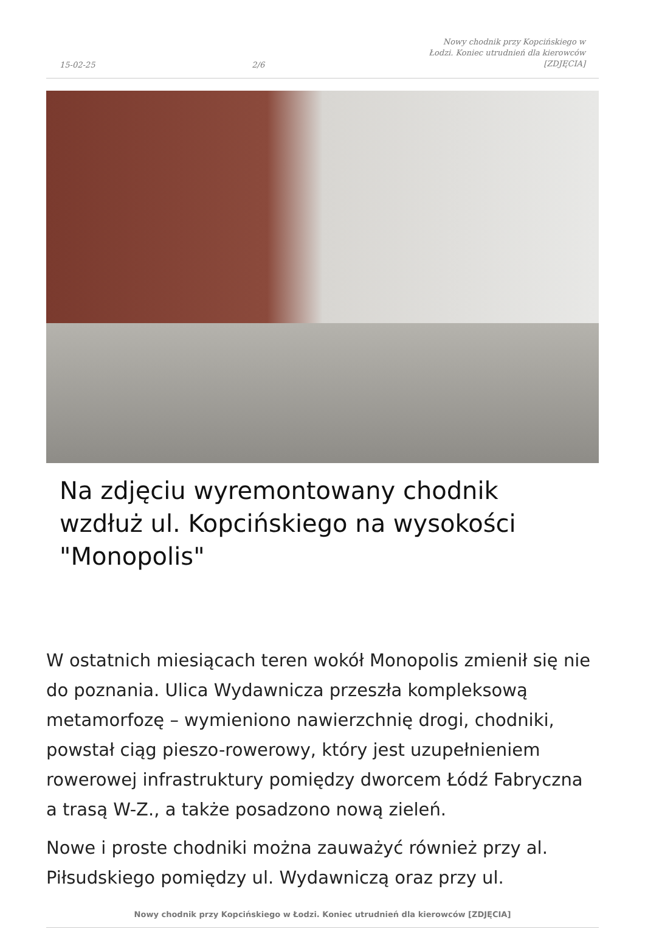15-02-25 2/6 Nowy chodnik przy Kopcińskiego w Łodzi. Koniec utrudnień dla kierowców [ZDJĘCIA]
Na zdjęciu wyremontowany chodnik wzdłuż ul. Kopcińskiego na wysokości "Monopolis"
W ostatnich miesiącach teren wokół Monopolis zmienił się nie do poznania. Ulica Wydawnicza przeszła kompleksową metamorfozę – wymieniono nawierzchnię drogi, chodniki, powstał ciąg pieszo-rowerowy, który jest uzupełnieniem rowerowej infrastruktury pomiędzy dworcem Łódź Fabryczna a trasą W-Z., a także posadzono nową zieleń.
Nowe i proste chodniki można zauważyć również przy al. Piłsudskiego pomiędzy ul. Wydawniczą oraz przy ul.
Nowy chodnik przy Kopcińskiego w Łodzi. Koniec utrudnień dla kierowców [ZDJĘCIA]